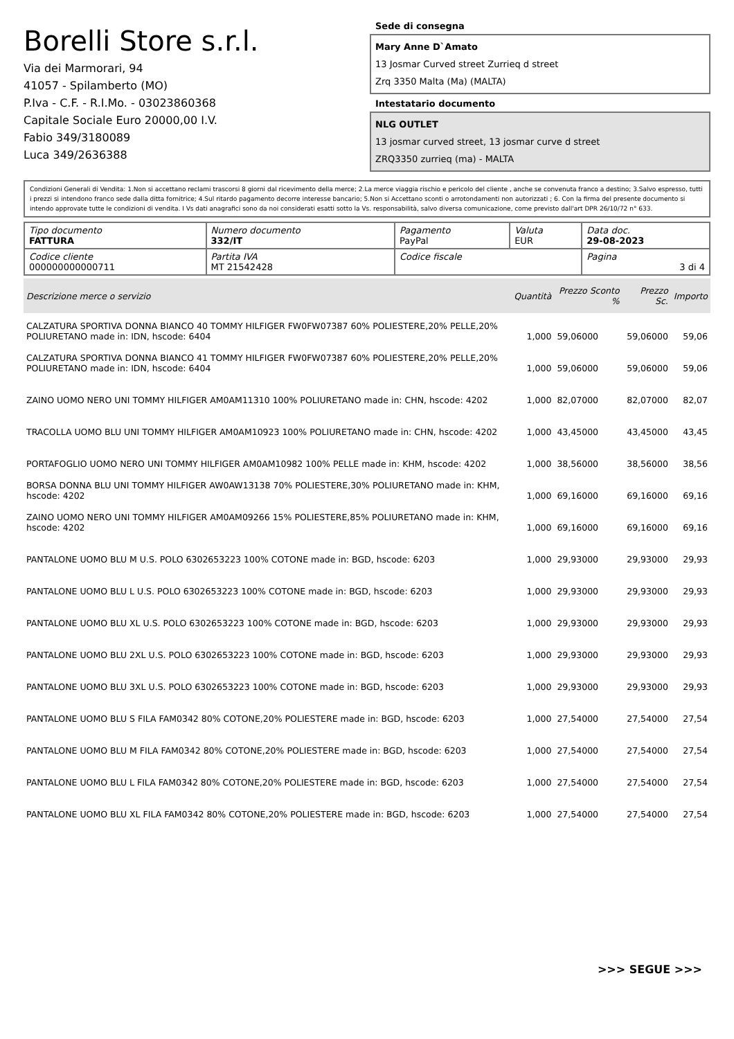Borelli Store s.r.l.
Via dei Marmorari, 94
41057 - Spilamberto (MO)
P.Iva - C.F. - R.I.Mo. - 03023860368
Capitale Sociale Euro 20000,00 I.V.
Fabio 349/3180089
Luca 349/2636388
Sede di consegna
Mary Anne D`Amato
13 Josmar Curved street Zurrieq d street
Zrq 3350 Malta (Ma) (MALTA)
Intestatario documento
NLG OUTLET
13 josmar curved street, 13 josmar curve d street
ZRQ3350 zurrieq (ma) - MALTA
Condizioni Generali di Vendita: 1.Non si accettano reclami trascorsi 8 giorni dal ricevimento della merce; 2.La merce viaggia rischio e pericolo del cliente , anche se convenuta franco a destino; 3.Salvo espresso, tutti i prezzi si intendono franco sede dalla ditta fornitrice; 4.Sul ritardo pagamento decorre interesse bancario; 5.Non si Accettano sconti o arrotondamenti non autorizzati ; 6. Con la firma del presente documento si intendo approvate tutte le condizioni di vendita. I Vs dati anagrafici sono da noi considerati esatti sotto la Vs. responsabilità, salvo diversa comunicazione, come previsto dall'art DPR 26/10/72 n° 633.
| Tipo documento FATTURA | Numero documento 332/IT | Pagamento PayPal | Valuta EUR | Data doc. 29-08-2023 |
| Codice cliente 000000000000711 | Partita IVA MT 21542428 | Codice fiscale | | Pagina 3 di 4 |
| Descrizione merce o servizio | Quantità | Prezzo Sconto % | Prezzo Sc. | Importo |
| --- | --- | --- | --- | --- |
| CALZATURA SPORTIVA DONNA BIANCO 40 TOMMY HILFIGER FW0FW07387 60% POLIESTERE,20% PELLE,20% POLIURETANO made in: IDN, hscode: 6404 | 1,000 | 59,06000 | 59,06000 | 59,06 |
| CALZATURA SPORTIVA DONNA BIANCO 41 TOMMY HILFIGER FW0FW07387 60% POLIESTERE,20% PELLE,20% POLIURETANO made in: IDN, hscode: 6404 | 1,000 | 59,06000 | 59,06000 | 59,06 |
| ZAINO UOMO NERO UNI TOMMY HILFIGER AM0AM11310 100% POLIURETANO made in: CHN, hscode: 4202 | 1,000 | 82,07000 | 82,07000 | 82,07 |
| TRACOLLA UOMO BLU UNI TOMMY HILFIGER AM0AM10923 100% POLIURETANO made in: CHN, hscode: 4202 | 1,000 | 43,45000 | 43,45000 | 43,45 |
| PORTAFOGLIO UOMO NERO UNI TOMMY HILFIGER AM0AM10982 100% PELLE made in: KHM, hscode: 4202 | 1,000 | 38,56000 | 38,56000 | 38,56 |
| BORSA DONNA BLU UNI TOMMY HILFIGER AW0AW13138 70% POLIESTERE,30% POLIURETANO made in: KHM, hscode: 4202 | 1,000 | 69,16000 | 69,16000 | 69,16 |
| ZAINO UOMO NERO UNI TOMMY HILFIGER AM0AM09266 15% POLIESTERE,85% POLIURETANO made in: KHM, hscode: 4202 | 1,000 | 69,16000 | 69,16000 | 69,16 |
| PANTALONE UOMO BLU M U.S. POLO 6302653223 100% COTONE made in: BGD, hscode: 6203 | 1,000 | 29,93000 | 29,93000 | 29,93 |
| PANTALONE UOMO BLU L U.S. POLO 6302653223 100% COTONE made in: BGD, hscode: 6203 | 1,000 | 29,93000 | 29,93000 | 29,93 |
| PANTALONE UOMO BLU XL U.S. POLO 6302653223 100% COTONE made in: BGD, hscode: 6203 | 1,000 | 29,93000 | 29,93000 | 29,93 |
| PANTALONE UOMO BLU 2XL U.S. POLO 6302653223 100% COTONE made in: BGD, hscode: 6203 | 1,000 | 29,93000 | 29,93000 | 29,93 |
| PANTALONE UOMO BLU 3XL U.S. POLO 6302653223 100% COTONE made in: BGD, hscode: 6203 | 1,000 | 29,93000 | 29,93000 | 29,93 |
| PANTALONE UOMO BLU S FILA FAM0342 80% COTONE,20% POLIESTERE made in: BGD, hscode: 6203 | 1,000 | 27,54000 | 27,54000 | 27,54 |
| PANTALONE UOMO BLU M FILA FAM0342 80% COTONE,20% POLIESTERE made in: BGD, hscode: 6203 | 1,000 | 27,54000 | 27,54000 | 27,54 |
| PANTALONE UOMO BLU L FILA FAM0342 80% COTONE,20% POLIESTERE made in: BGD, hscode: 6203 | 1,000 | 27,54000 | 27,54000 | 27,54 |
| PANTALONE UOMO BLU XL FILA FAM0342 80% COTONE,20% POLIESTERE made in: BGD, hscode: 6203 | 1,000 | 27,54000 | 27,54000 | 27,54 |
>>> SEGUE >>>